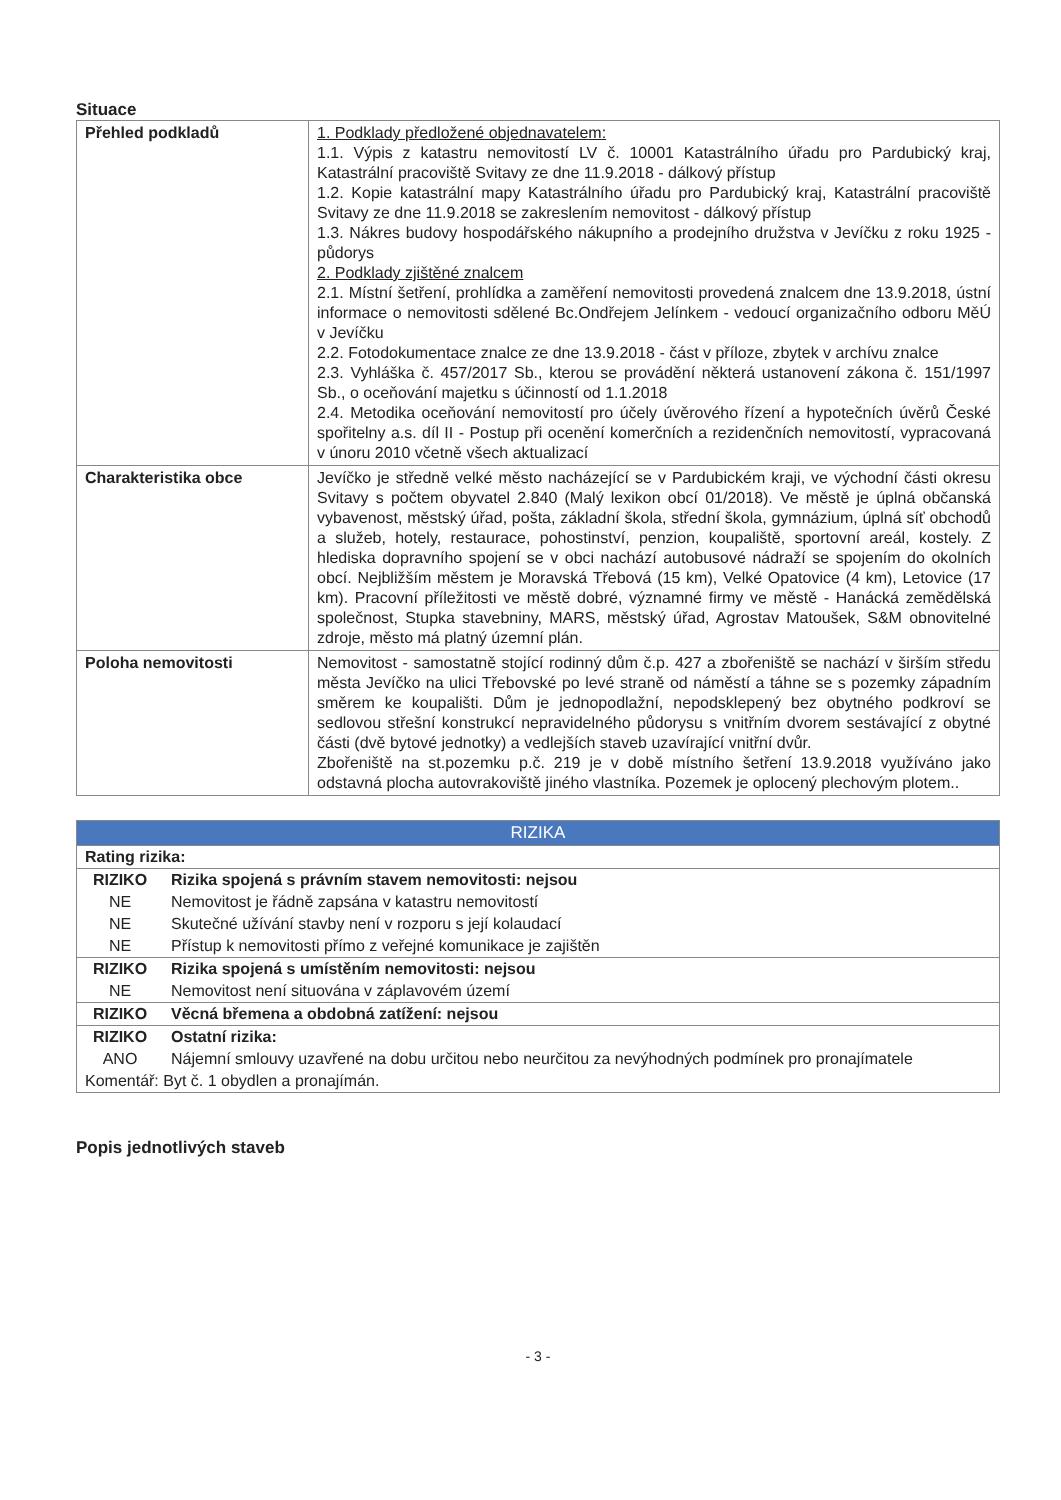Situace
| Přehled podkladů | 1. Podklady předložené objednavatelem: 1.1. Výpis z katastru nemovitostí LV č. 10001 Katastrálního úřadu pro Pardubický kraj, Katastrální pracoviště Svitavy ze dne 11.9.2018 - dálkový přístup 1.2. Kopie katastrální mapy Katastrálního úřadu pro Pardubický kraj, Katastrální pracoviště Svitavy ze dne 11.9.2018 se zakreslením nemovitost - dálkový přístup 1.3. Nákres budovy hospodářského nákupního a prodejního družstva v Jevíčku z roku 1925 - půdorys 2. Podklady zjištěné znalcem 2.1. Místní šetření, prohlídka a zaměření nemovitosti provedená znalcem dne 13.9.2018, ústní informace o nemovitosti sdělené Bc.Ondřejem Jelínkem - vedoucí organizačního odboru MěÚ v Jevíčku 2.2. Fotodokumentace znalce ze dne 13.9.2018 - část v příloze, zbytek v archívu znalce 2.3. Vyhláška č. 457/2017 Sb., kterou se provádění některá ustanovení zákona č. 151/1997 Sb., o oceňování majetku s účinností od 1.1.2018 2.4. Metodika oceňování nemovitostí pro účely úvěrového řízení a hypotečních úvěrů České spořitelny a.s. díl II - Postup při ocenění komerčních a rezidenčních nemovitostí, vypracovaná v únoru 2010 včetně všech aktualizací |
| Charakteristika obce | Jevíčko je středně velké město nacházející se v Pardubickém kraji, ve východní části okresu Svitavy s počtem obyvatel 2.840 (Malý lexikon obcí 01/2018). Ve městě je úplná občanská vybavenost, městský úřad, pošta, základní škola, střední škola, gymnázium, úplná síť obchodů a služeb, hotely, restaurace, pohostinství, penzion, koupaliště, sportovní areál, kostely. Z hlediska dopravního spojení se v obci nachází autobusové nádraží se spojením do okolních obcí. Nejbližším městem je Moravská Třebová (15 km), Velké Opatovice (4 km), Letovice (17 km). Pracovní příležitosti ve městě dobré, významné firmy ve městě - Hanácká zemědělská společnost, Stupka stavebniny, MARS, městský úřad, Agrostav Matoušek, S&M obnovitelné zdroje, město má platný územní plán. |
| Poloha nemovitosti | Nemovitost - samostatně stojící rodinný dům č.p. 427 a zbořeniště se nachází v širším středu města Jevíčko na ulici Třebovské po levé straně od náměstí a táhne se s pozemky západním směrem ke koupališti. Dům je jednopodlažní, nepodsklepený bez obytného podkroví se sedlovou střešní konstrukcí nepravidelného půdorysu s vnitřním dvorem sestávající z obytné části (dvě bytové jednotky) a vedlejších staveb uzavírající vnitřní dvůr. Zbořeniště na st.pozemku p.č. 219 je v době místního šetření 13.9.2018 využíváno jako odstavná plocha autovrakoviště jiného vlastníka. Pozemek je oplocený plechovým plotem.. |
RIZIKA
| Rating rizika: | |
| RIZIKO | Rizika spojená s právním stavem nemovitosti: nejsou |
| NE | Nemovitost je řádně zapsána v katastru nemovitostí |
| NE | Skutečné užívání stavby není v rozporu s její kolaudací |
| NE | Přístup k nemovitosti přímo z veřejné komunikace je zajištěn |
| RIZIKO | Rizika spojená s umístěním nemovitosti: nejsou |
| NE | Nemovitost není situována v záplavovém území |
| RIZIKO | Věcná břemena a obdobná zatížení: nejsou |
| RIZIKO | Ostatní rizika: |
| ANO | Nájemní smlouvy uzavřené na dobu určitou nebo neurčitou za nevýhodných podmínek pro pronajímatele |
| Komentář: Byt č. 1 obydlen a pronajímán. | |
Popis jednotlivých staveb
- 3 -